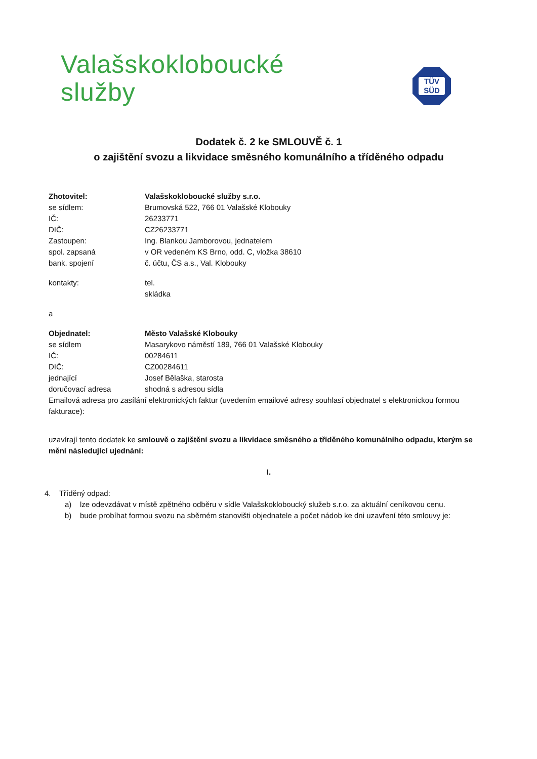Valašskokloboucké
služby
TÜV
SÜD
Dodatek č. 2 ke SMLOUVĚ č. 1
o zajištění svozu a likvidace směsného komunálního a tříděného odpadu
Zhotovitel: Valašskokloboucké služby s.r.o.
se sídlem: Brumovská 522, 766 01 Valašské Klobouky
IČ: 26233771
DIČ: CZ26233771
Zastoupen: Ing. Blankou Jamborovou, jednatelem
spol. zapsaná v OR vedeném KS Brno, odd. C, vložka 38610
bank. spojení č. účtu, ČS a.s., Val. Klobouky
kontakty: tel.
skládka
a
Objednatel: Město Valašské Klobouky
se sídlem Masarykovo náměstí 189, 766 01 Valašské Klobouky
IČ: 00284611
DIČ: CZ00284611
jednající Josef Bělaška, starosta
doručovací adresa shodná s adresou sídla
Emailová adresa pro zasílání elektronických faktur (uvedením emailové adresy souhlasí objednatel s elektronickou formou fakturace):
uzavírají tento dodatek ke smlouvě o zajištění svozu a likvidace směsného a tříděného komunálního odpadu, kterým se mění následující ujednání:
I.
4. Tříděný odpad:
a) lze odevzdávat v místě zpětného odběru v sídle Valašskokloboucký služeb s.r.o. za aktuální ceníkovou cenu.
b) bude probíhat formou svozu na sběrném stanovišti objednatele a počet nádob ke dni uzavření této smlouvy je: